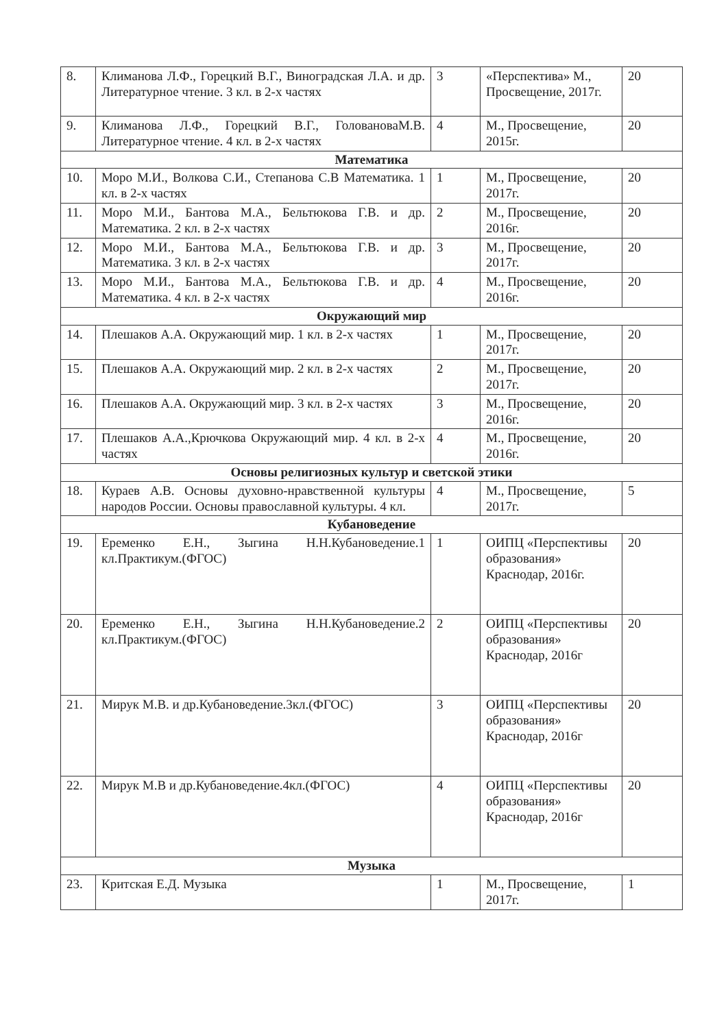| 8. | Климанова Л.Ф., Горецкий В.Г., Виноградская Л.А. и др. Литературное чтение. 3 кл. в 2-х частях | 3 | «Перспектива» М., Просвещение, 2017г. | 20 |
| 9. | Климанова Л.Ф., Горецкий В.Г., ГоловановаМ.В. Литературное чтение. 4 кл. в 2-х частях | 4 | М., Просвещение, 2015г. | 20 |
| Математика | | | | |
| 10. | Моро М.И., Волкова С.И., Степанова С.В Математика. 1 кл. в 2-х частях | 1 | М., Просвещение, 2017г. | 20 |
| 11. | Моро М.И., Бантова М.А., Бельтюкова Г.В. и др. Математика. 2 кл. в 2-х частях | 2 | М., Просвещение, 2016г. | 20 |
| 12. | Моро М.И., Бантова М.А., Бельтюкова Г.В. и др. Математика. 3 кл. в 2-х частях | 3 | М., Просвещение, 2017г. | 20 |
| 13. | Моро М.И., Бантова М.А., Бельтюкова Г.В. и др. Математика. 4 кл. в 2-х частях | 4 | М., Просвещение, 2016г. | 20 |
| Окружающий мир | | | | |
| 14. | Плешаков А.А. Окружающий мир. 1 кл. в 2-х частях | 1 | М., Просвещение, 2017г. | 20 |
| 15. | Плешаков А.А. Окружающий мир. 2 кл. в 2-х частях | 2 | М., Просвещение, 2017г. | 20 |
| 16. | Плешаков А.А. Окружающий мир. 3 кл. в 2-х частях | 3 | М., Просвещение, 2016г. | 20 |
| 17. | Плешаков А.А.,Крючкова Окружающий мир. 4 кл. в 2-х частях | 4 | М., Просвещение, 2016г. | 20 |
| Основы религиозных культур и светской этики | | | | |
| 18. | Кураев А.В. Основы духовно-нравственной культуры народов России. Основы православной культуры. 4 кл. | 4 | М., Просвещение, 2017г. | 5 |
| Кубановедение | | | | |
| 19. | Еременко Е.Н., Зыгина Н.Н.Кубановедение.1 кл.Практикум.(ФГОС) | 1 | ОИПЦ «Перспективы образования» Краснодар, 2016г. | 20 |
| 20. | Еременко Е.Н., Зыгина Н.Н.Кубановедение.2 кл.Практикум.(ФГОС) | 2 | ОИПЦ «Перспективы образования» Краснодар, 2016г | 20 |
| 21. | Мирук М.В. и др.Кубановедение.3кл.(ФГОС) | 3 | ОИПЦ «Перспективы образования» Краснодар, 2016г | 20 |
| 22. | Мирук М.В и др.Кубановедение.4кл.(ФГОС) | 4 | ОИПЦ «Перспективы образования» Краснодар, 2016г | 20 |
| Музыка | | | | |
| 23. | Критская Е.Д. Музыка | 1 | М., Просвещение, 2017г. | 1 |